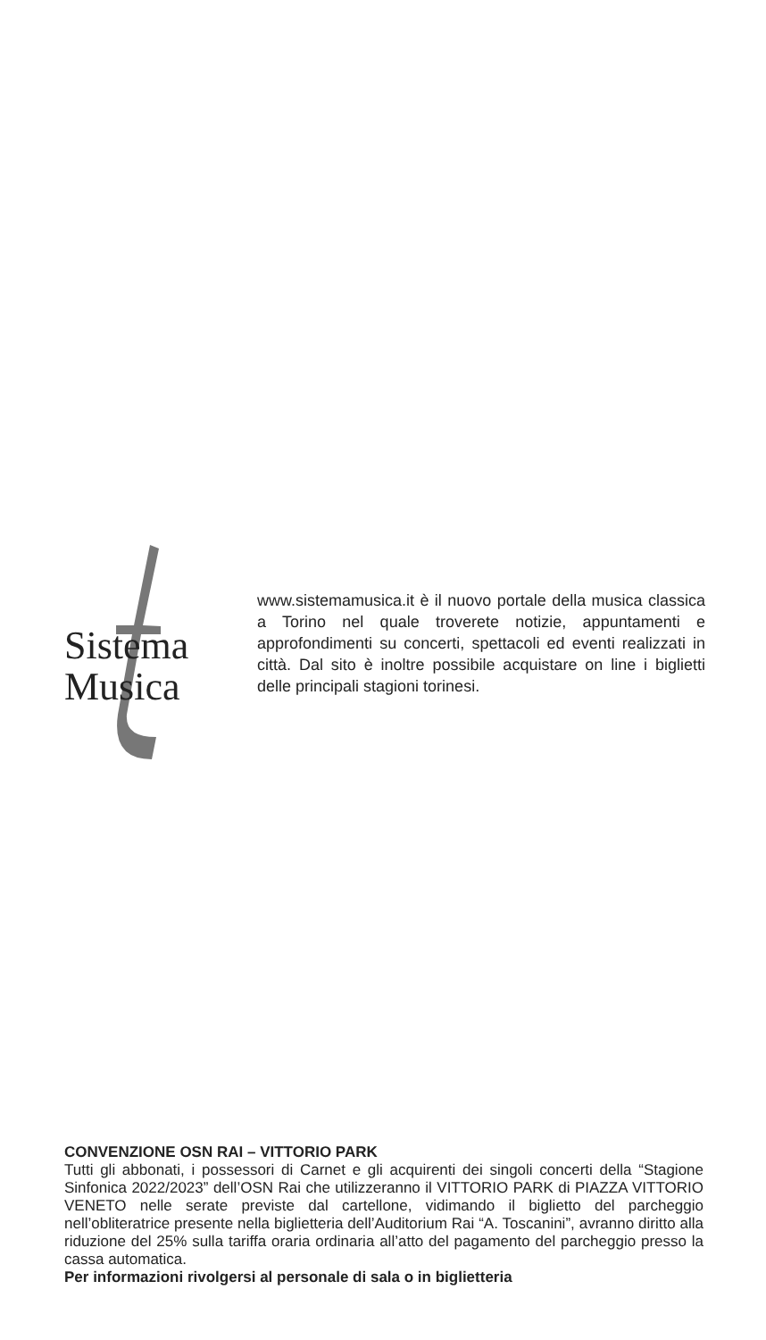Sistema
Musica
www.sistemamusica.it è il nuovo portale della musica classica a Torino nel quale troverete notizie, appuntamenti e approfondimenti su concerti, spettacoli ed eventi realizzati in città. Dal sito è inoltre possibile acquistare on line i biglietti delle principali stagioni torinesi.
CONVENZIONE OSN RAI – VITTORIO PARK
Tutti gli abbonati, i possessori di Carnet e gli acquirenti dei singoli concerti della “Stagione Sinfonica 2022/2023” dell’OSN Rai che utilizzeranno il VITTORIO PARK di PIAZZA VITTORIO VENETO nelle serate previste dal cartellone, vidimando il biglietto del parcheggio nell’obliteratrice presente nella biglietteria dell’Auditorium Rai “A. Toscanini”, avranno diritto alla riduzione del 25% sulla tariffa oraria ordinaria all’atto del pagamento del parcheggio presso la cassa automatica.
Per informazioni rivolgersi al personale di sala o in biglietteria